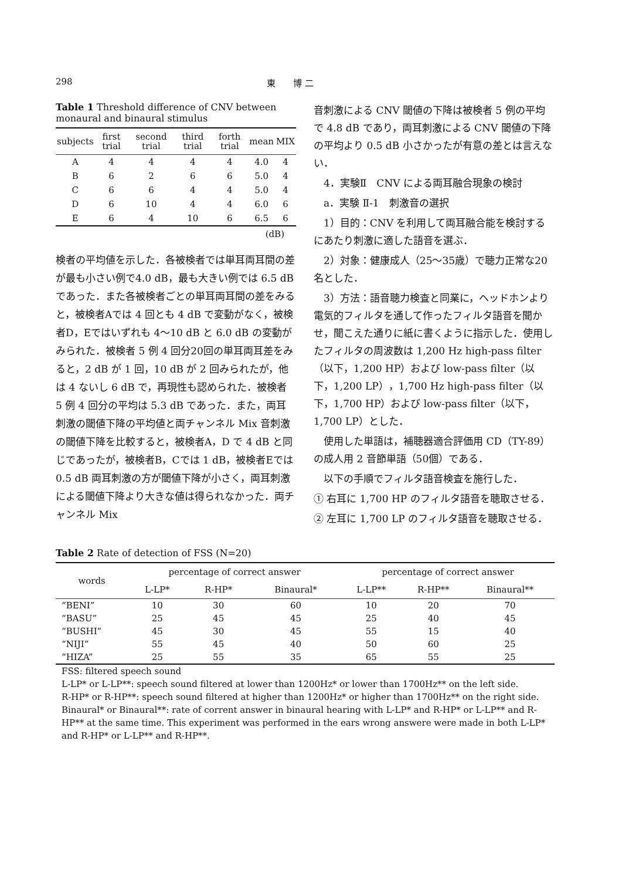298 東　　博 二
Table 1 Threshold difference of CNV between monaural and binaural stimulus
| subjects | first trial | second trial | third trial | forth trial | mean | MIX |
| --- | --- | --- | --- | --- | --- | --- |
| A | 4 | 4 | 4 | 4 | 4.0 | 4 |
| B | 6 | 2 | 6 | 6 | 5.0 | 4 |
| C | 6 | 6 | 4 | 4 | 5.0 | 4 |
| D | 6 | 10 | 4 | 4 | 6.0 | 6 |
| E | 6 | 4 | 10 | 6 | 6.5 | 6 |
(dB)
検者の平均値を示した．各被検者では単耳両耳間の差が最も小さい例で4.0 dB，最も大きい例では 6.5 dB であった．また各被検者ごとの単耳両耳間の差をみると，被検者Aでは 4 回とも 4 dB で変動がなく，被検者D，Eではいずれも 4〜10 dB と 6.0 dB の変動がみられた．被検者 5 例 4 回分20回の単耳両耳差をみると，2 dB が 1 回，10 dB が 2 回みられたが，他は 4 ないし 6 dB で，再現性も認められた．被検者 5 例 4 回分の平均は 5.3 dB であった．また，両耳刺激の閾値下降の平均値と両チャンネル Mix 音刺激の閾値下降を比較すると，被検者A，D で 4 dB と同じであったが，被検者B，Cでは 1 dB，被検者Eでは 0.5 dB 両耳刺激の方が閾値下降が小さく，両耳刺激による閾値下降より大きな値は得られなかった．両チャンネル Mix
音刺激による CNV 閾値の下降は被検者 5 例の平均で 4.8 dB であり，両耳刺激による CNV 閾値の下降の平均より 0.5 dB 小さかったが有意の差とは言えない．
　4．実験Ⅱ　CNV による両耳融合現象の検討
　a．実験 Ⅱ-1　刺激音の選択
　1）目的：CNV を利用して両耳融合能を検討するにあたり刺激に適した語音を選ぶ．
　2）対象：健康成人（25〜35歳）で聴力正常な20名とした．
　3）方法：語音聴力検査と同業に，ヘッドホンより電気的フィルタを通して作ったフィルタ語音を聞かせ，聞こえた通りに紙に書くように指示した．使用したフィルタの周波数は 1,200 Hz high-pass filter（以下，1,200 HP）および low-pass filter（以下，1,200 LP），1,700 Hz high-pass filter（以下，1,700 HP）および low-pass filter（以下，1,700 LP）とした．
　使用した単語は，補聴器適合評価用 CD（TY-89）の成人用 2 音節単語（50個）である．
　以下の手順でフィルタ語音検査を施行した．
① 右耳に 1,700 HP のフィルタ語音を聴取させる．
② 左耳に 1,700 LP のフィルタ語音を聴取させる．
Table 2 Rate of detection of FSS (N=20)
| words | percentage of correct answer | | | percentage of correct answer | | |
| --- | --- | --- | --- | --- | --- | --- |
| | L-LP* | R-HP* | Binaural* | L-LP** | R-HP** | Binaural** |
| “BENI” | 10 | 30 | 60 | 10 | 20 | 70 |
| “BASU” | 25 | 45 | 45 | 25 | 40 | 45 |
| “BUSHI” | 45 | 30 | 45 | 55 | 15 | 40 |
| “NIJI” | 55 | 45 | 40 | 50 | 60 | 25 |
| “HIZA” | 25 | 55 | 35 | 65 | 55 | 25 |
FSS: filtered speech sound
L-LP* or L-LP**: speech sound filtered at lower than 1200Hz* or lower than 1700Hz** on the left side.
R-HP* or R-HP**: speech sound filtered at higher than 1200Hz* or higher than 1700Hz** on the right side.
Binaural* or Binaural**: rate of corrent answer in binaural hearing with L-LP* and R-HP* or L-LP** and R-HP** at the same time. This experiment was performed in the ears wrong answere were made in both L-LP* and R-HP* or L-LP** and R-HP**.